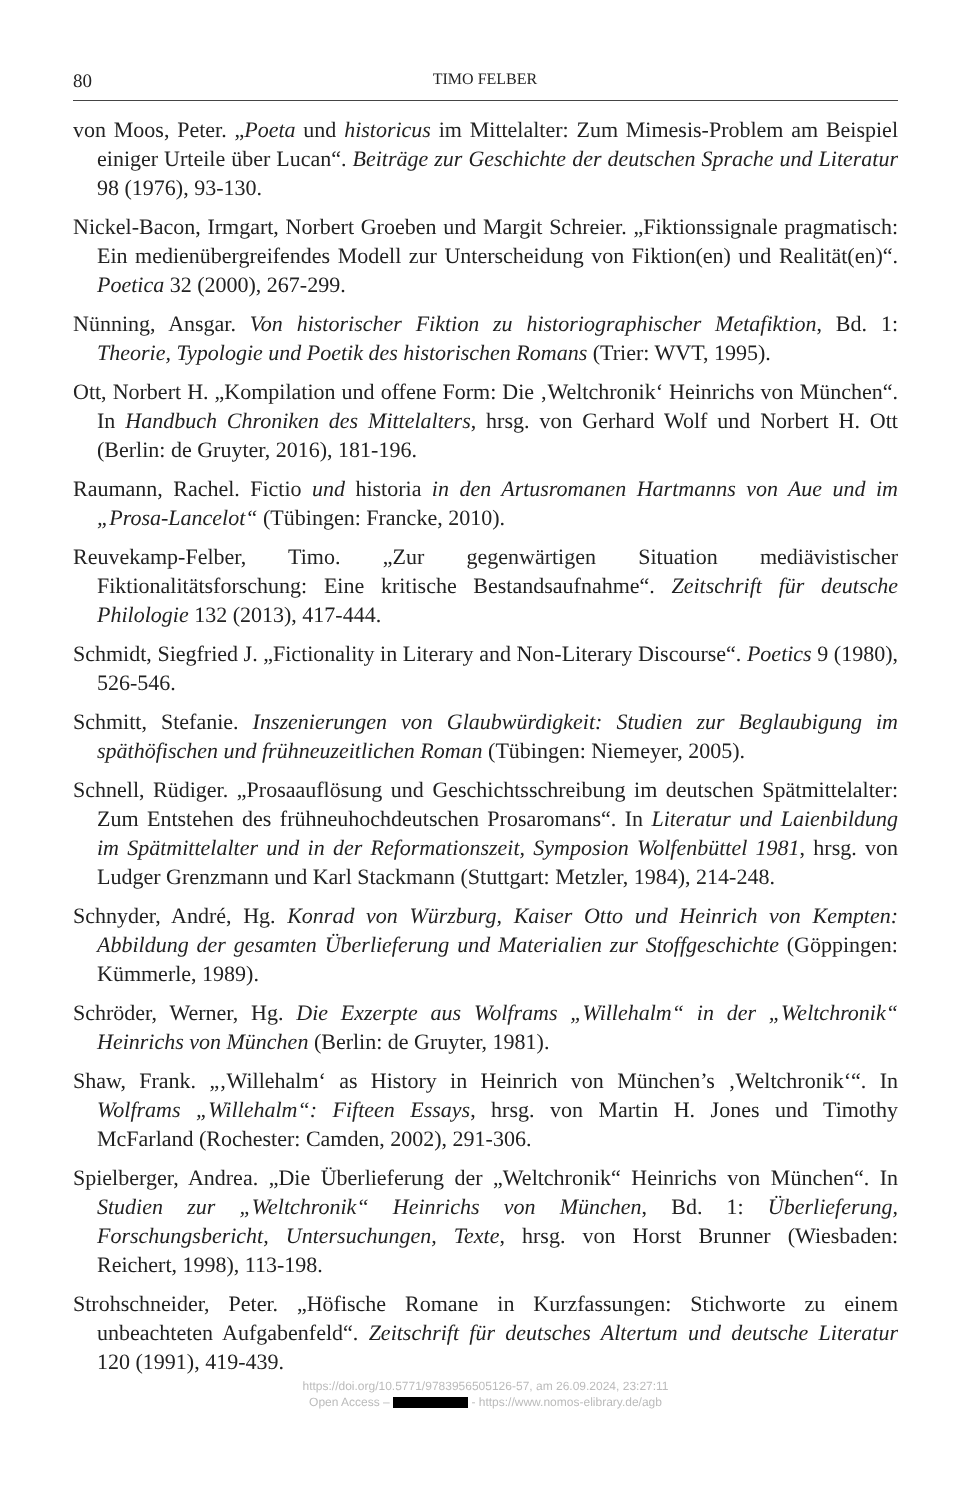80 TIMO FELBER
von Moos, Peter. „Poeta und historicus im Mittelalter: Zum Mimesis-Problem am Beispiel einiger Urteile über Lucan“. Beiträge zur Geschichte der deutschen Sprache und Literatur 98 (1976), 93-130.
Nickel-Bacon, Irmgart, Norbert Groeben und Margit Schreier. „Fiktionssignale pragmatisch: Ein medienübergreifendes Modell zur Unterscheidung von Fiktion(en) und Realität(en)“. Poetica 32 (2000), 267-299.
Nünning, Ansgar. Von historischer Fiktion zu historiographischer Metafiktion, Bd. 1: Theorie, Typologie und Poetik des historischen Romans (Trier: WVT, 1995).
Ott, Norbert H. „Kompilation und offene Form: Die ‚Weltchronik‘ Heinrichs von München“. In Handbuch Chroniken des Mittelalters, hrsg. von Gerhard Wolf und Norbert H. Ott (Berlin: de Gruyter, 2016), 181-196.
Raumann, Rachel. Fictio und historia in den Artusromanen Hartmanns von Aue und im „Prosa-Lancelot“ (Tübingen: Francke, 2010).
Reuvekamp-Felber, Timo. „Zur gegenwärtigen Situation mediävistischer Fiktionalitätsforschung: Eine kritische Bestandsaufnahme“. Zeitschrift für deutsche Philologie 132 (2013), 417-444.
Schmidt, Siegfried J. „Fictionality in Literary and Non-Literary Discourse“. Poetics 9 (1980), 526-546.
Schmitt, Stefanie. Inszenierungen von Glaubwürdigkeit: Studien zur Beglaubigung im späthöfischen und frühneuzeitlichen Roman (Tübingen: Niemeyer, 2005).
Schnell, Rüdiger. „Prosaauflösung und Geschichtsschreibung im deutschen Spätmittelalter: Zum Entstehen des frühneuhochdeutschen Prosaromans“. In Literatur und Laienbildung im Spätmittelalter und in der Reformationszeit, Symposion Wolfenbüttel 1981, hrsg. von Ludger Grenzmann und Karl Stackmann (Stuttgart: Metzler, 1984), 214-248.
Schnyder, André, Hg. Konrad von Würzburg, Kaiser Otto und Heinrich von Kempten: Abbildung der gesamten Überlieferung und Materialien zur Stoffgeschichte (Göppingen: Kümmerle, 1989).
Schröder, Werner, Hg. Die Exzerpte aus Wolframs „Willehalm“ in der „Weltchronik“ Heinrichs von München (Berlin: de Gruyter, 1981).
Shaw, Frank. „‚Willehalm‘ as History in Heinrich von München’s ‚Weltchronik‘“. In Wolframs „Willehalm“: Fifteen Essays, hrsg. von Martin H. Jones und Timothy McFarland (Rochester: Camden, 2002), 291-306.
Spielberger, Andrea. „Die Überlieferung der „Weltchronik“ Heinrichs von München“. In Studien zur „Weltchronik“ Heinrichs von München, Bd. 1: Überlieferung, Forschungsbericht, Untersuchungen, Texte, hrsg. von Horst Brunner (Wiesbaden: Reichert, 1998), 113-198.
Strohschneider, Peter. „Höfische Romane in Kurzfassungen: Stichworte zu einem unbeachteten Aufgabenfeld“. Zeitschrift für deutsches Altertum und deutsche Literatur 120 (1991), 419-439.
https://doi.org/10.5771/9783956505126-57, am 26.09.2024, 23:27:11
Open Access – - https://www.nomos-elibrary.de/agb